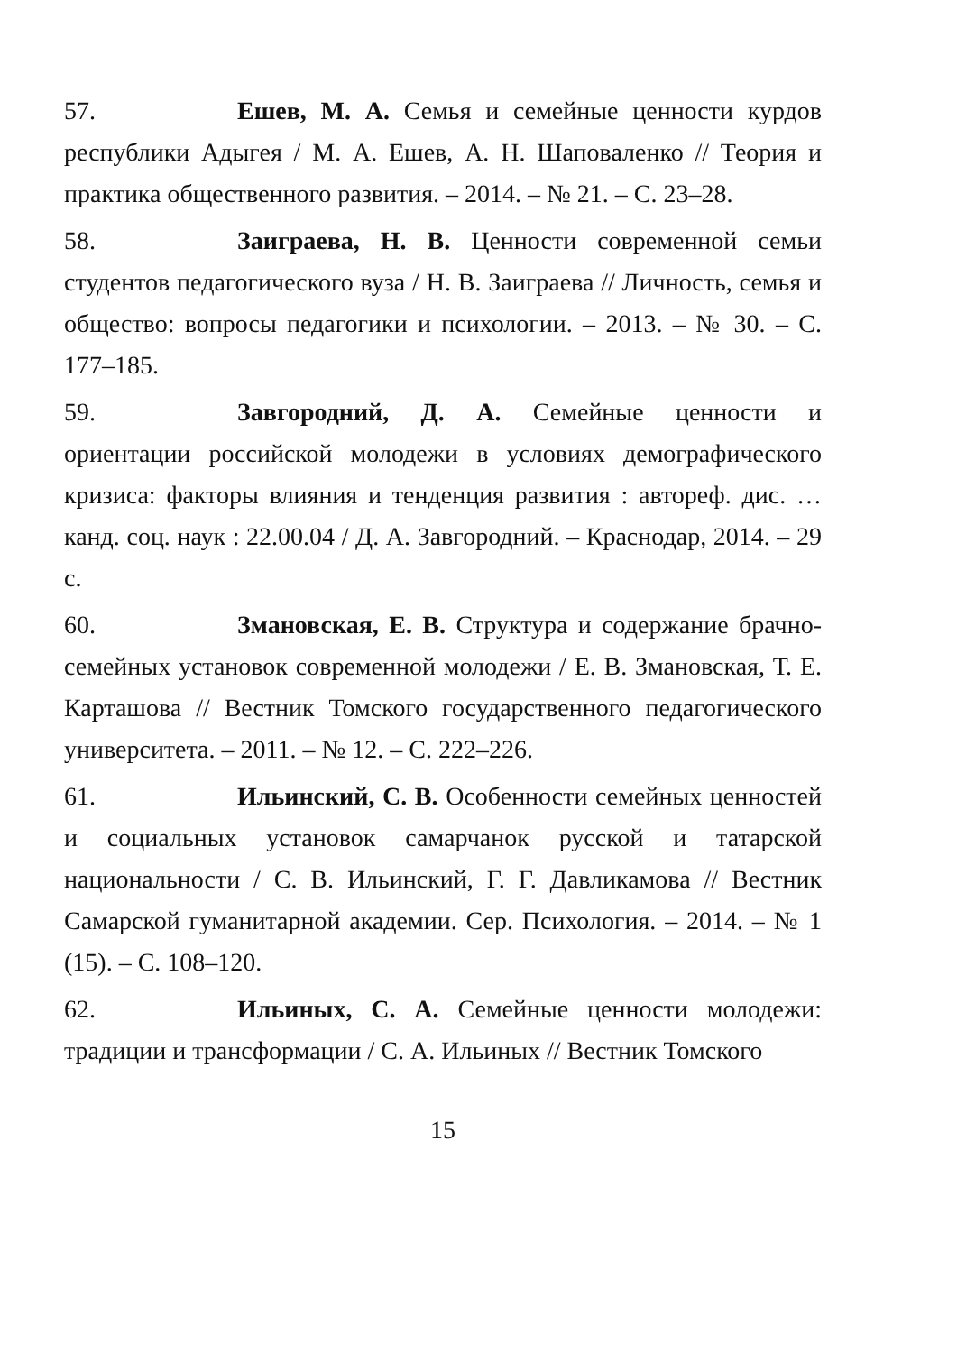57. Ешев, М. А. Семья и семейные ценности курдов республики Адыгея / М. А. Ешев, А. Н. Шаповаленко // Теория и практика общественного развития. – 2014. – № 21. – С. 23–28.
58. Заиграева, Н. В. Ценности современной семьи студентов педагогического вуза / Н. В. Заиграева // Личность, семья и общество: вопросы педагогики и психологии. – 2013. – № 30. – С. 177–185.
59. Завгородний, Д. А. Семейные ценности и ориентации российской молодежи в условиях демографического кризиса: факторы влияния и тенденция развития : автореф. дис. … канд. соц. наук : 22.00.04 / Д. А. Завгородний. – Краснодар, 2014. – 29 с.
60. Змановская, Е. В. Структура и содержание брачно-семейных установок современной молодежи / Е. В. Змановская, Т. Е. Карташова // Вестник Томского государственного педагогического университета. – 2011. – № 12. – С. 222–226.
61. Ильинский, С. В. Особенности семейных ценностей и социальных установок самарчанок русской и татарской национальности / С. В. Ильинский, Г. Г. Давликамова // Вестник Самарской гуманитарной академии. Сер. Психология. – 2014. – № 1 (15). – С. 108–120.
62. Ильиных, С. А. Семейные ценности молодежи: традиции и трансформации / С. А. Ильиных // Вестник Томского
15